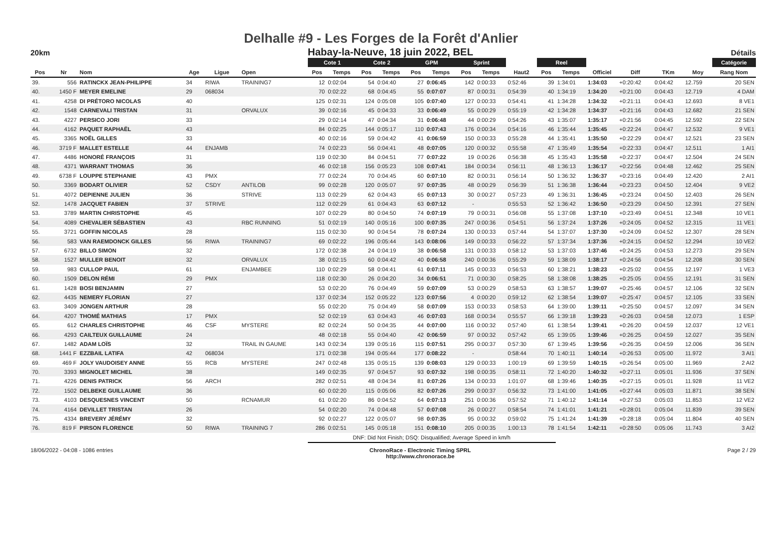Delhalle #9 - Les Forges de la Forêt d'Anlier
20km
Habay-la-Neuve, 18 juin 2022, BEL
Détails
| | | | | | | Cote 1 | | Cote 2 | | GPM | | Sprint | | | Reel | | | | | | Catégorie |
| --- | --- | --- | --- | --- | --- | --- | --- | --- | --- | --- | --- | --- | --- | --- | --- | --- | --- | --- | --- | --- | --- |
| Pos | Nr | Nom | Age | Ligue | Open | Pos | Temps | Pos | Temps | Pos | Temps | Pos | Temps | Haut2 | Pos | Temps | Officiel | Diff | TKm | Moy | Rang Nom |
| 39. | 556 | RATINCKX JEAN-PHILIPPE | 34 | RIWA | TRAINING7 | 12 | 0:02:04 | 54 | 0:04:40 | 27 | 0:06:45 | 142 | 0:00:33 | 0:52:46 | 39 | 1:34:01 | 1:34:03 | +0:20:42 | 0:04:42 | 12.759 | 20 SEN |
| 40. | 1450 F | MEYER EMELINE | 29 | 068034 | | 70 | 0:02:22 | 68 | 0:04:45 | 55 | 0:07:07 | 87 | 0:00:31 | 0:54:39 | 40 | 1:34:19 | 1:34:20 | +0:21:00 | 0:04:43 | 12.719 | 4 DAM |
| 41. | 4258 | DI PRÉTORO NICOLAS | 40 | | | 125 | 0:02:31 | 124 | 0:05:08 | 105 | 0:07:40 | 127 | 0:00:33 | 0:54:41 | 41 | 1:34:28 | 1:34:32 | +0:21:11 | 0:04:43 | 12.693 | 8 VE1 |
| 42. | 1548 | CARNEVALI TRISTAN | 31 | | ORVALUX | 39 | 0:02:16 | 45 | 0:04:33 | 33 | 0:06:49 | 55 | 0:00:29 | 0:55:19 | 42 | 1:34:28 | 1:34:37 | +0:21:16 | 0:04:43 | 12.682 | 21 SEN |
| 43. | 4227 | PERSICO JORI | 33 | | | 29 | 0:02:14 | 47 | 0:04:34 | 31 | 0:06:48 | 44 | 0:00:29 | 0:54:26 | 43 | 1:35:07 | 1:35:17 | +0:21:56 | 0:04:45 | 12.592 | 22 SEN |
| 44. | 4162 | PAQUET RAPHAËL | 43 | | | 84 | 0:02:25 | 144 | 0:05:17 | 110 | 0:07:43 | 176 | 0:00:34 | 0:54:16 | 46 | 1:35:44 | 1:35:45 | +0:22:24 | 0:04:47 | 12.532 | 9 VE1 |
| 45. | 3365 | NOËL GILLES | 33 | | | 40 | 0:02:16 | 59 | 0:04:42 | 41 | 0:06:59 | 150 | 0:00:33 | 0:55:28 | 44 | 1:35:41 | 1:35:50 | +0:22:29 | 0:04:47 | 12.521 | 23 SEN |
| 46. | 3719 F | MALLET ESTELLE | 44 | ENJAMB | | 74 | 0:02:23 | 56 | 0:04:41 | 48 | 0:07:05 | 120 | 0:00:32 | 0:55:58 | 47 | 1:35:49 | 1:35:54 | +0:22:33 | 0:04:47 | 12.511 | 1 AI1 |
| 47. | 4486 | HONORÉ FRANÇOIS | 31 | | | 119 | 0:02:30 | 84 | 0:04:51 | 77 | 0:07:22 | 19 | 0:00:26 | 0:56:38 | 45 | 1:35:43 | 1:35:58 | +0:22:37 | 0:04:47 | 12.504 | 24 SEN |
| 48. | 4371 | WARRANT THOMAS | 36 | | | 46 | 0:02:18 | 156 | 0:05:23 | 108 | 0:07:41 | 184 | 0:00:34 | 0:56:11 | 48 | 1:36:13 | 1:36:17 | +0:22:56 | 0:04:48 | 12.462 | 25 SEN |
| 49. | 6738 F | LOUPPE STEPHANIE | 43 | PMX | | 77 | 0:02:24 | 70 | 0:04:45 | 60 | 0:07:10 | 82 | 0:00:31 | 0:56:14 | 50 | 1:36:32 | 1:36:37 | +0:23:16 | 0:04:49 | 12.420 | 2 AI1 |
| 50. | 3369 | BODART OLIVIER | 52 | CSDY | ANTILOB | 99 | 0:02:28 | 120 | 0:05:07 | 97 | 0:07:35 | 48 | 0:00:29 | 0:56:39 | 51 | 1:36:38 | 1:36:44 | +0:23:23 | 0:04:50 | 12.404 | 9 VE2 |
| 51. | 4072 | DEPIENNE JULIEN | 36 | | STRIVE | 113 | 0:02:29 | 62 | 0:04:43 | 65 | 0:07:13 | 30 | 0:00:27 | 0:57:23 | 49 | 1:36:31 | 1:36:45 | +0:23:24 | 0:04:50 | 12.403 | 26 SEN |
| 52. | 1478 | JACQUET FABIEN | 37 | STRIVE | | 112 | 0:02:29 | 61 | 0:04:43 | 63 | 0:07:12 | - | | 0:55:53 | 52 | 1:36:42 | 1:36:50 | +0:23:29 | 0:04:50 | 12.391 | 27 SEN |
| 53. | 3789 | MARTIN CHRISTOPHE | 45 | | | 107 | 0:02:29 | 80 | 0:04:50 | 74 | 0:07:19 | 79 | 0:00:31 | 0:56:08 | 55 | 1:37:08 | 1:37:10 | +0:23:49 | 0:04:51 | 12.348 | 10 VE1 |
| 54. | 4089 | CHEVALIER SÉBASTIEN | 43 | | RBC RUNNING | 51 | 0:02:19 | 140 | 0:05:16 | 100 | 0:07:35 | 247 | 0:00:36 | 0:54:51 | 56 | 1:37:24 | 1:37:26 | +0:24:05 | 0:04:52 | 12.315 | 11 VE1 |
| 55. | 3721 | GOFFIN NICOLAS | 28 | | | 115 | 0:02:30 | 90 | 0:04:54 | 78 | 0:07:24 | 130 | 0:00:33 | 0:57:44 | 54 | 1:37:07 | 1:37:30 | +0:24:09 | 0:04:52 | 12.307 | 28 SEN |
| 56. | 583 | VAN RAEMDONCK GILLES | 56 | RIWA | TRAINING7 | 69 | 0:02:22 | 196 | 0:05:44 | 143 | 0:08:06 | 149 | 0:00:33 | 0:56:22 | 57 | 1:37:34 | 1:37:36 | +0:24:15 | 0:04:52 | 12.294 | 10 VE2 |
| 57. | 6732 | BILLO SIMON | 32 | | | 172 | 0:02:38 | 24 | 0:04:19 | 38 | 0:06:58 | 131 | 0:00:33 | 0:58:12 | 53 | 1:37:03 | 1:37:46 | +0:24:25 | 0:04:53 | 12.273 | 29 SEN |
| 58. | 1527 | MULLER BENOIT | 32 | | ORVALUX | 38 | 0:02:15 | 60 | 0:04:42 | 40 | 0:06:58 | 240 | 0:00:36 | 0:55:29 | 59 | 1:38:09 | 1:38:17 | +0:24:56 | 0:04:54 | 12.208 | 30 SEN |
| 59. | 983 | CULLOP PAUL | 61 | | ENJAMBEE | 110 | 0:02:29 | 58 | 0:04:41 | 61 | 0:07:11 | 145 | 0:00:33 | 0:56:53 | 60 | 1:38:21 | 1:38:23 | +0:25:02 | 0:04:55 | 12.197 | 1 VE3 |
| 60. | 1509 | DELON RÉMI | 29 | PMX | | 118 | 0:02:30 | 26 | 0:04:20 | 34 | 0:06:51 | 71 | 0:00:30 | 0:58:25 | 58 | 1:38:08 | 1:38:25 | +0:25:05 | 0:04:55 | 12.191 | 31 SEN |
| 61. | 1428 | BOSI BENJAMIN | 27 | | | 53 | 0:02:20 | 76 | 0:04:49 | 59 | 0:07:09 | 53 | 0:00:29 | 0:58:53 | 63 | 1:38:57 | 1:39:07 | +0:25:46 | 0:04:57 | 12.106 | 32 SEN |
| 62. | 4435 | NEMERY FLORIAN | 27 | | | 137 | 0:02:34 | 152 | 0:05:22 | 123 | 0:07:56 | 4 | 0:00:20 | 0:59:12 | 62 | 1:38:54 | 1:39:07 | +0:25:47 | 0:04:57 | 12.105 | 33 SEN |
| 63. | 3409 | JONGEN ARTHUR | 28 | | | 55 | 0:02:20 | 75 | 0:04:49 | 58 | 0:07:09 | 153 | 0:00:33 | 0:58:53 | 64 | 1:39:00 | 1:39:11 | +0:25:50 | 0:04:57 | 12.097 | 34 SEN |
| 64. | 4207 | THOMÉ MATHIAS | 17 | PMX | | 52 | 0:02:19 | 63 | 0:04:43 | 46 | 0:07:03 | 168 | 0:00:34 | 0:55:57 | 66 | 1:39:18 | 1:39:23 | +0:26:03 | 0:04:58 | 12.073 | 1 ESP |
| 65. | 612 | CHARLES CHRISTOPHE | 46 | CSF | MYSTERE | 82 | 0:02:24 | 50 | 0:04:35 | 44 | 0:07:00 | 116 | 0:00:32 | 0:57:40 | 61 | 1:38:54 | 1:39:41 | +0:26:20 | 0:04:59 | 12.037 | 12 VE1 |
| 66. | 4293 | CAILTEUX GUILLAUME | 24 | | | 48 | 0:02:18 | 55 | 0:04:40 | 42 | 0:06:59 | 97 | 0:00:32 | 0:57:42 | 65 | 1:39:05 | 1:39:46 | +0:26:25 | 0:04:59 | 12.027 | 35 SEN |
| 67. | 1482 | ADAM LOÏS | 32 | | TRAIL IN GAUME | 143 | 0:02:34 | 139 | 0:05:16 | 115 | 0:07:51 | 295 | 0:00:37 | 0:57:30 | 67 | 1:39:45 | 1:39:56 | +0:26:35 | 0:04:59 | 12.006 | 36 SEN |
| 68. | 1441 F | EZZBAIL LATIFA | 42 | 068034 | | 171 | 0:02:38 | 194 | 0:05:44 | 177 | 0:08:22 | - | | 0:58:44 | 70 | 1:40:11 | 1:40:14 | +0:26:53 | 0:05:00 | 11.972 | 3 AI1 |
| 69. | 469 F | JOLY VAUDOISEY ANNE | 55 | RCB | MYSTERE | 247 | 0:02:48 | 135 | 0:05:15 | 139 | 0:08:03 | 129 | 0:00:33 | 1:00:19 | 69 | 1:39:59 | 1:40:15 | +0:26:54 | 0:05:00 | 11.969 | 2 AI2 |
| 70. | 3393 | MIGNOLET MICHEL | 38 | | | 149 | 0:02:35 | 97 | 0:04:57 | 93 | 0:07:32 | 198 | 0:00:35 | 0:58:11 | 72 | 1:40:20 | 1:40:32 | +0:27:11 | 0:05:01 | 11.936 | 37 SEN |
| 71. | 4226 | DENIS PATRICK | 56 | ARCH | | 282 | 0:02:51 | 48 | 0:04:34 | 81 | 0:07:26 | 134 | 0:00:33 | 1:01:07 | 68 | 1:39:46 | 1:40:35 | +0:27:15 | 0:05:01 | 11.928 | 11 VE2 |
| 72. | 1502 | DELBEKE GUILLAUME | 36 | | | 60 | 0:02:20 | 115 | 0:05:06 | 82 | 0:07:26 | 299 | 0:00:37 | 0:56:32 | 73 | 1:41:00 | 1:41:05 | +0:27:44 | 0:05:03 | 11.871 | 38 SEN |
| 73. | 4103 | DESQUESNES VINCENT | 50 | | RCNAMUR | 61 | 0:02:20 | 86 | 0:04:52 | 64 | 0:07:13 | 251 | 0:00:36 | 0:57:52 | 71 | 1:40:12 | 1:41:14 | +0:27:53 | 0:05:03 | 11.853 | 12 VE2 |
| 74. | 4164 | DEVILLET TRISTAN | 26 | | | 54 | 0:02:20 | 74 | 0:04:48 | 57 | 0:07:08 | 26 | 0:00:27 | 0:58:54 | 74 | 1:41:01 | 1:41:21 | +0:28:01 | 0:05:04 | 11.839 | 39 SEN |
| 75. | 4334 | BREVERY JÉRÉMY | 32 | | | 92 | 0:02:27 | 122 | 0:05:07 | 98 | 0:07:35 | 95 | 0:00:32 | 0:59:02 | 75 | 1:41:24 | 1:41:39 | +0:28:18 | 0:05:04 | 11.804 | 40 SEN |
| 76. | 819 F | PIRSON FLORENCE | 50 | RIWA | TRAINING 7 | 286 | 0:02:51 | 145 | 0:05:18 | 151 | 0:08:10 | 205 | 0:00:35 | 1:00:13 | 78 | 1:41:54 | 1:42:11 | +0:28:50 | 0:05:06 | 11.743 | 3 AI2 |
| | | | | | | DNF: Did Not Finish; DSQ: Disqualified; Average Speed in km/h | | | | | | | | | | | | | | | |
18/06/2022 - 04:08 - 1086 entries
ChronoRace - Electronic Timing SPRL
http://www.chronorace.be
Page 2 / 29